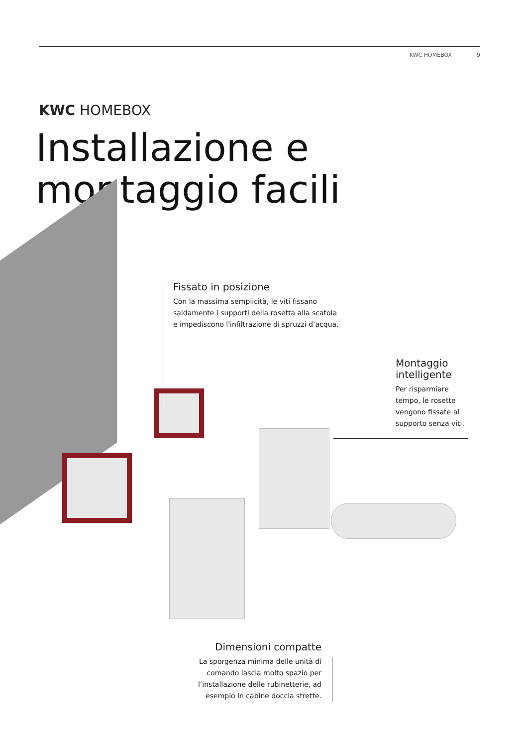KWC HOMEBOX 9
KWC HOMEBOX
Installazione e
montaggio facili
Fissato in posizione
Con la massima semplicità, le viti fissano saldamente i supporti della rosetta alla scatola e impediscono l'infiltrazione di spruzzi d’acqua.
Montaggio intelligente
Per risparmiare tempo, le rosette vengono fissate al supporto senza viti.
Dimensioni compatte
La sporgenza minima delle unità di comando lascia molto spazio per l’installazione delle rubinetterie, ad esempio in cabine doccia strette.